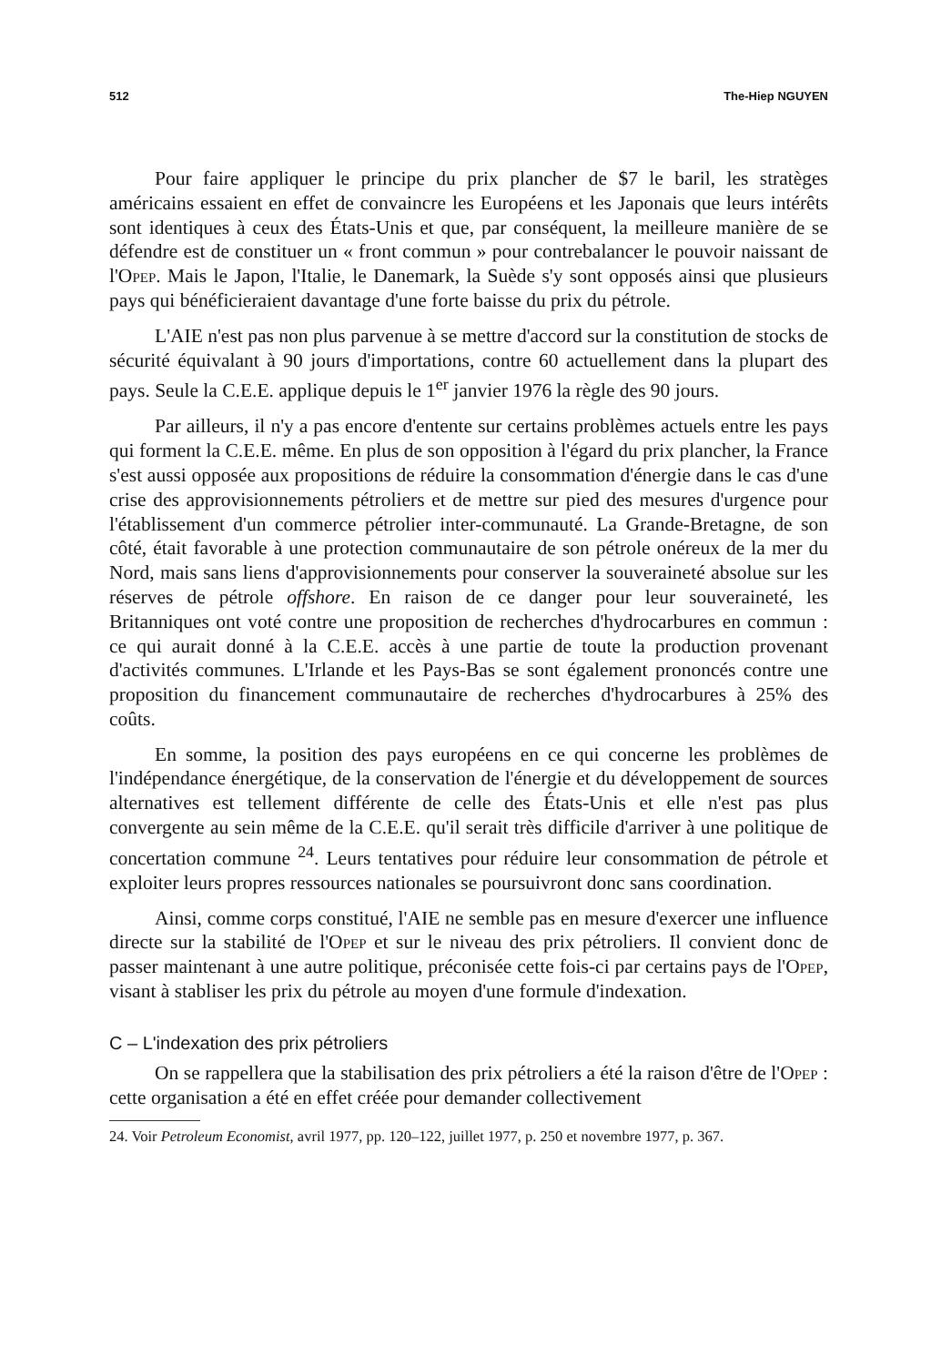512 The-Hiep NGUYEN
Pour faire appliquer le principe du prix plancher de $7 le baril, les stratèges américains essaient en effet de convaincre les Européens et les Japonais que leurs intérêts sont identiques à ceux des États-Unis et que, par conséquent, la meilleure manière de se défendre est de constituer un « front commun » pour contrebalancer le pouvoir naissant de l'Opep. Mais le Japon, l'Italie, le Danemark, la Suède s'y sont opposés ainsi que plusieurs pays qui bénéficieraient davantage d'une forte baisse du prix du pétrole.
L'AIE n'est pas non plus parvenue à se mettre d'accord sur la constitution de stocks de sécurité équivalant à 90 jours d'importations, contre 60 actuellement dans la plupart des pays. Seule la C.E.E. applique depuis le 1<sup>er</sup> janvier 1976 la règle des 90 jours.
Par ailleurs, il n'y a pas encore d'entente sur certains problèmes actuels entre les pays qui forment la C.E.E. même. En plus de son opposition à l'égard du prix plancher, la France s'est aussi opposée aux propositions de réduire la consommation d'énergie dans le cas d'une crise des approvisionnements pétroliers et de mettre sur pied des mesures d'urgence pour l'établissement d'un commerce pétrolier inter-communauté. La Grande-Bretagne, de son côté, était favorable à une protection communautaire de son pétrole onéreux de la mer du Nord, mais sans liens d'approvisionnements pour conserver la souveraineté absolue sur les réserves de pétrole offshore. En raison de ce danger pour leur souveraineté, les Britanniques ont voté contre une proposition de recherches d'hydrocarbures en commun : ce qui aurait donné à la C.E.E. accès à une partie de toute la production provenant d'activités communes. L'Irlande et les Pays-Bas se sont également prononcés contre une proposition du financement communautaire de recherches d'hydrocarbures à 25% des coûts.
En somme, la position des pays européens en ce qui concerne les problèmes de l'indépendance énergétique, de la conservation de l'énergie et du développement de sources alternatives est tellement différente de celle des États-Unis et elle n'est pas plus convergente au sein même de la C.E.E. qu'il serait très difficile d'arriver à une politique de concertation commune <sup>24</sup>. Leurs tentatives pour réduire leur consommation de pétrole et exploiter leurs propres ressources nationales se poursuivront donc sans coordination.
Ainsi, comme corps constitué, l'AIE ne semble pas en mesure d'exercer une influence directe sur la stabilité de l'Opep et sur le niveau des prix pétroliers. Il convient donc de passer maintenant à une autre politique, préconisée cette fois-ci par certains pays de l'Opep, visant à stabliser les prix du pétrole au moyen d'une formule d'indexation.
C – L'indexation des prix pétroliers
On se rappellera que la stabilisation des prix pétroliers a été la raison d'être de l'Opep : cette organisation a été en effet créée pour demander collectivement
24. Voir Petroleum Economist, avril 1977, pp. 120–122, juillet 1977, p. 250 et novembre 1977, p. 367.